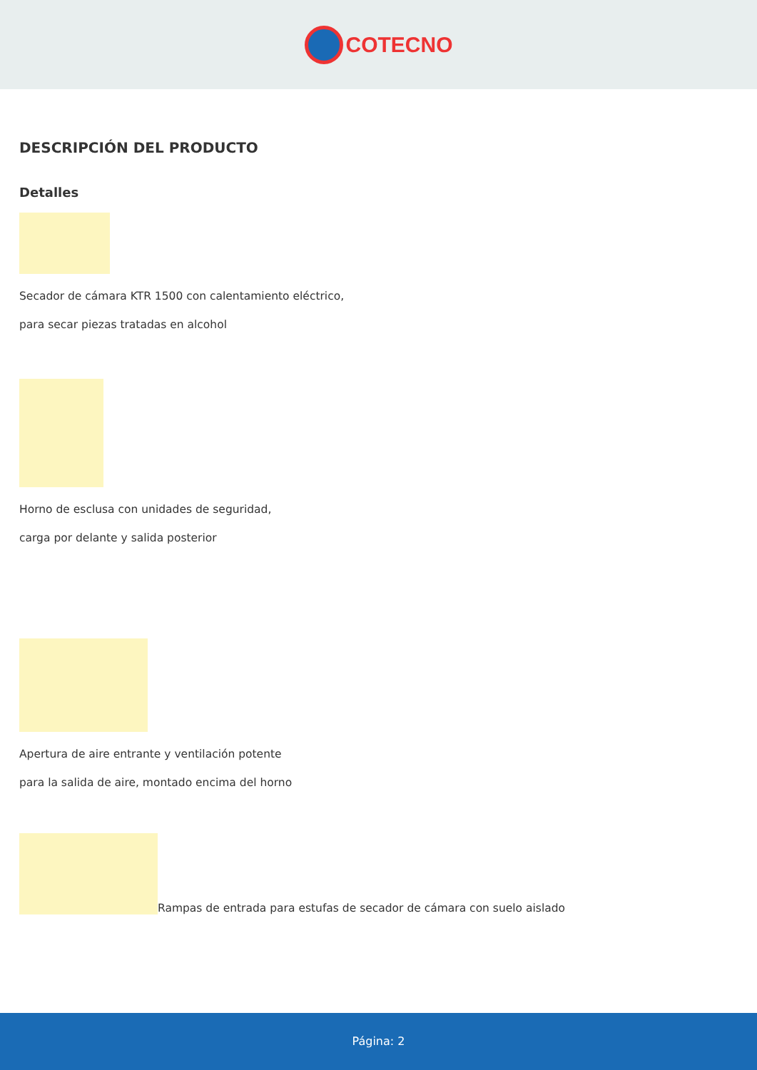COTECNO
DESCRIPCIÓN DEL PRODUCTO
Detalles
Secador de cámara KTR 1500 con calentamiento eléctrico,
para secar piezas tratadas en alcohol
Horno de esclusa con unidades de seguridad,
carga por delante y salida posterior
Apertura de aire entrante y ventilación potente
para la salida de aire, montado encima del horno
Rampas de entrada para estufas de secador de cámara con suelo aislado
Página: 2